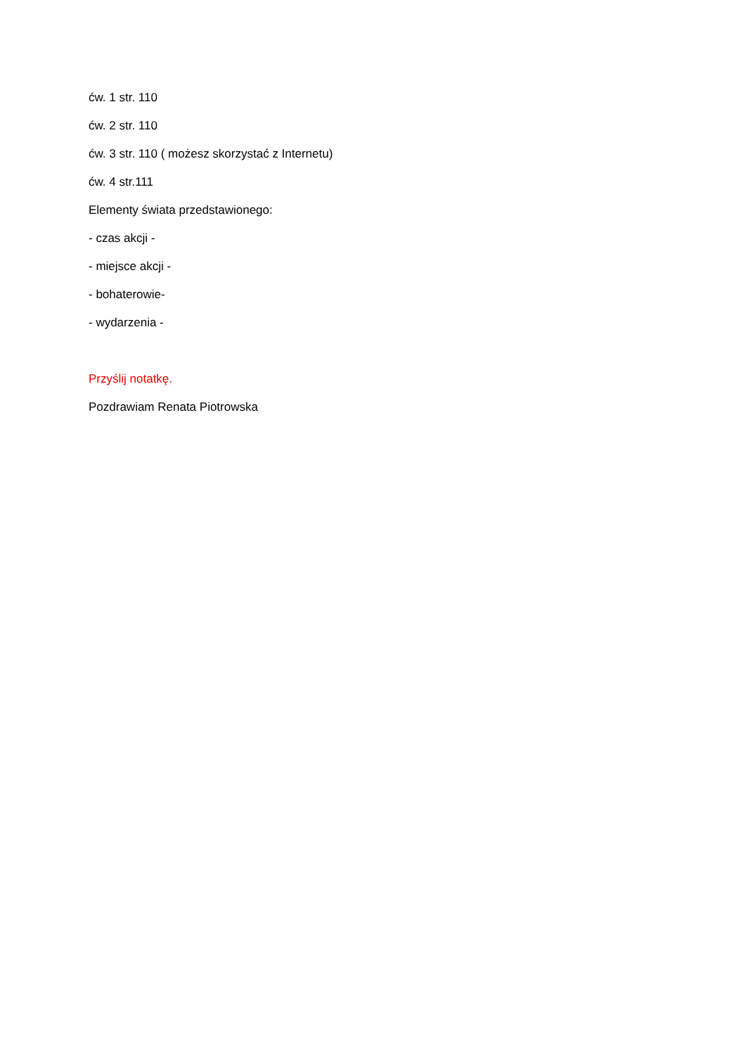ćw. 1 str. 110
ćw. 2 str. 110
ćw. 3 str. 110 ( możesz skorzystać z Internetu)
ćw. 4 str.111
Elementy świata przedstawionego:
- czas akcji -
- miejsce akcji -
- bohaterowie-
- wydarzenia -
Przyślij notatkę.
Pozdrawiam Renata Piotrowska